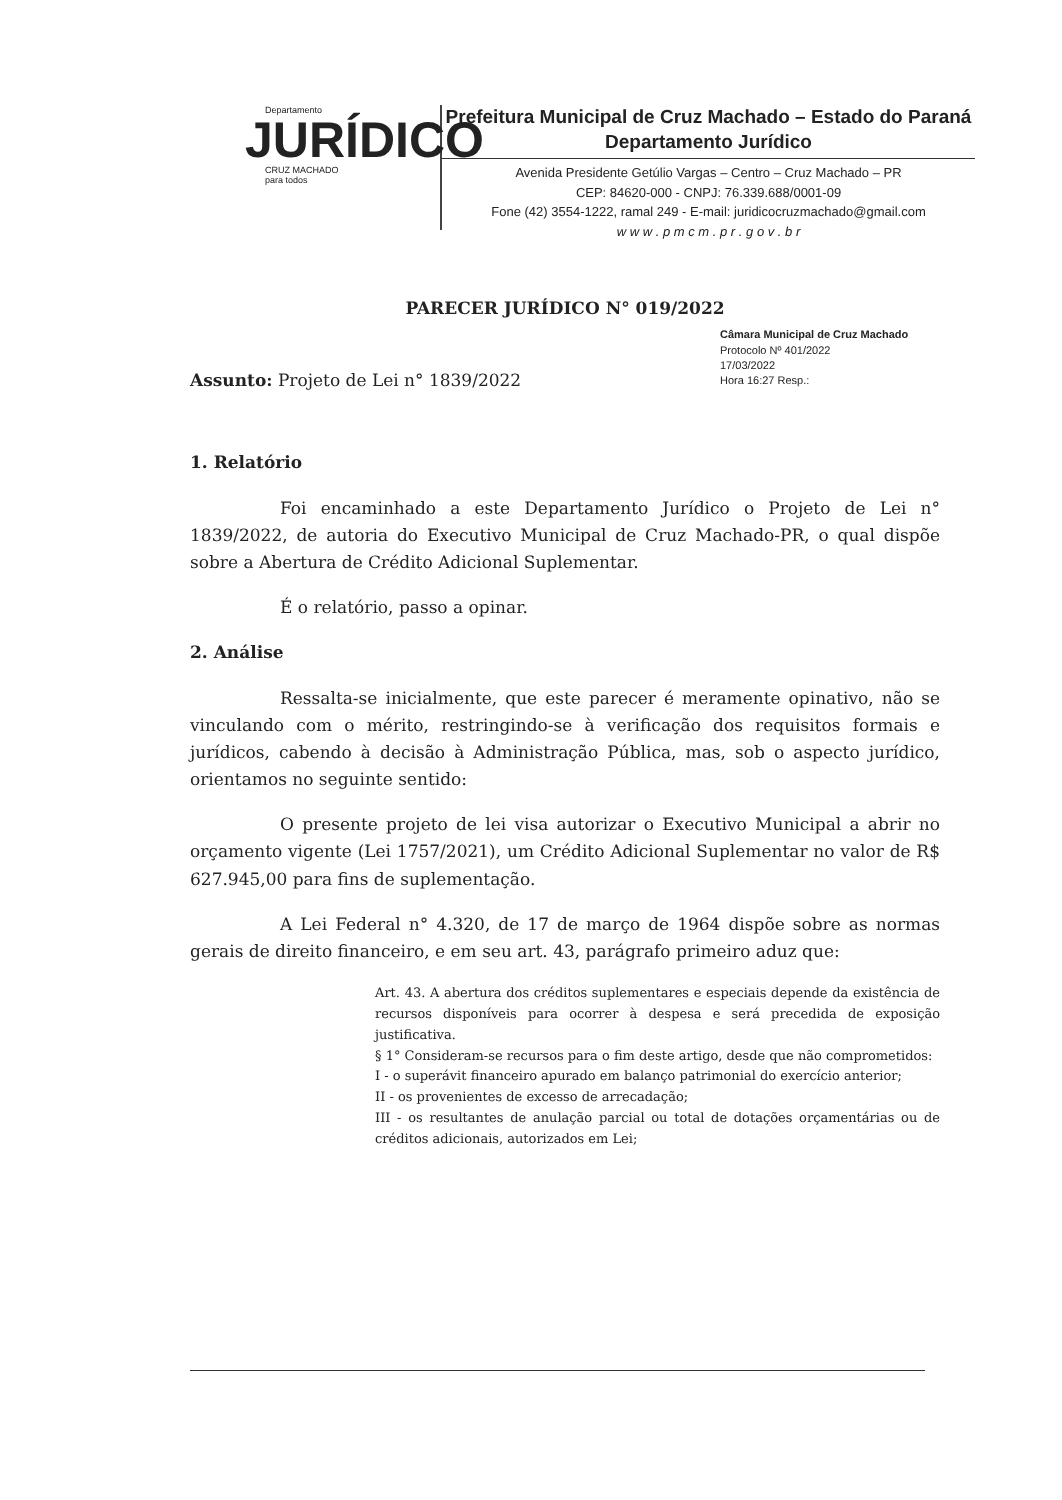Departamento
JURÍDICO
CRUZ MACHADO
para todos
Prefeitura Municipal de Cruz Machado – Estado do Paraná
Departamento Jurídico
Avenida Presidente Getúlio Vargas – Centro – Cruz Machado – PR
CEP: 84620-000 - CNPJ: 76.339.688/0001-09
Fone (42) 3554-1222, ramal 249 - E-mail: juridicocruzmachado@gmail.com
w w w . p m c m . p r . g o v . b r
PARECER JURÍDICO N° 019/2022
Câmara Municipal de Cruz Machado
Protocolo Nº 401/2022
17/03/2022
Hora 16:27 Resp.:
Assunto: Projeto de Lei n° 1839/2022
1. Relatório
Foi encaminhado a este Departamento Jurídico o Projeto de Lei n° 1839/2022, de autoria do Executivo Municipal de Cruz Machado-PR, o qual dispõe sobre a Abertura de Crédito Adicional Suplementar.
É o relatório, passo a opinar.
2. Análise
Ressalta-se inicialmente, que este parecer é meramente opinativo, não se vinculando com o mérito, restringindo-se à verificação dos requisitos formais e jurídicos, cabendo à decisão à Administração Pública, mas, sob o aspecto jurídico, orientamos no seguinte sentido:
O presente projeto de lei visa autorizar o Executivo Municipal a abrir no orçamento vigente (Lei 1757/2021), um Crédito Adicional Suplementar no valor de R$ 627.945,00 para fins de suplementação.
A Lei Federal n° 4.320, de 17 de março de 1964 dispõe sobre as normas gerais de direito financeiro, e em seu art. 43, parágrafo primeiro aduz que:
Art. 43. A abertura dos créditos suplementares e especiais depende da existência de recursos disponíveis para ocorrer à despesa e será precedida de exposição justificativa.
§ 1° Consideram-se recursos para o fim deste artigo, desde que não comprometidos:
I - o superávit financeiro apurado em balanço patrimonial do exercício anterior;
II - os provenientes de excesso de arrecadação;
III - os resultantes de anulação parcial ou total de dotações orçamentárias ou de créditos adicionais, autorizados em Lei;